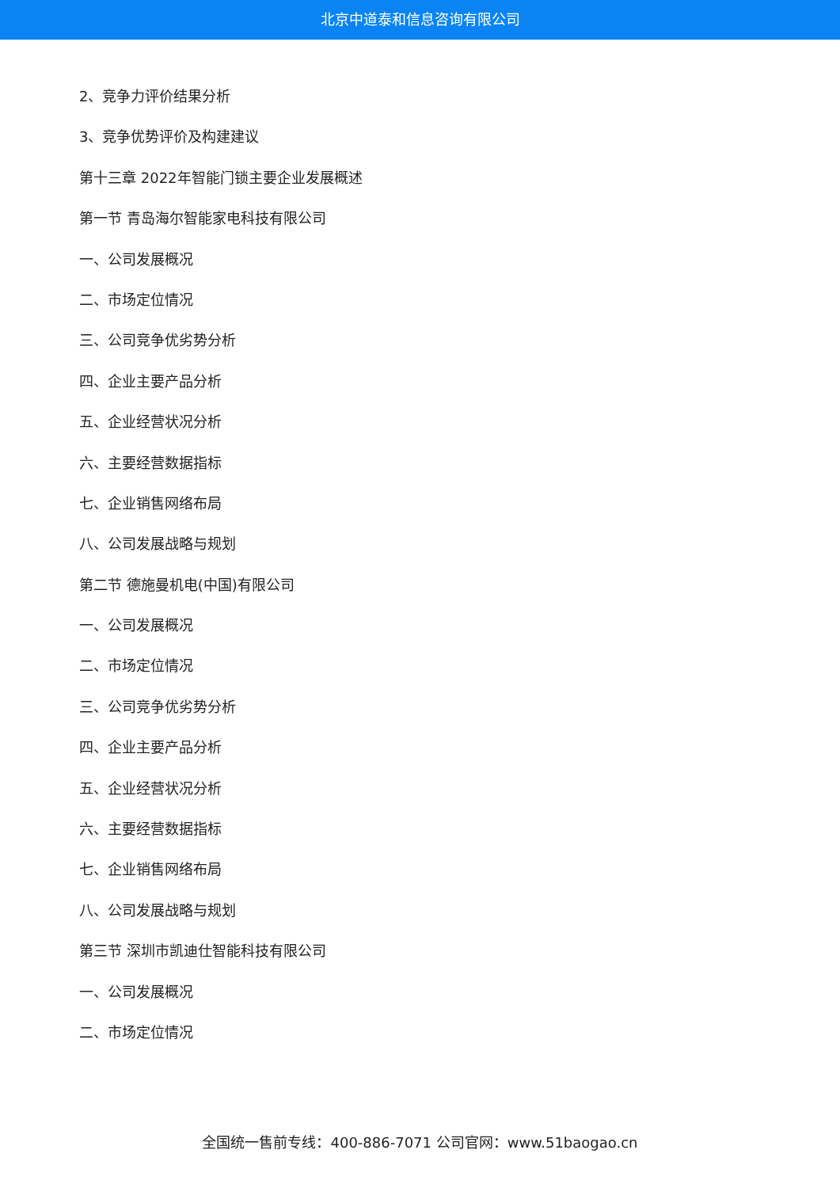北京中道泰和信息咨询有限公司
2、竞争力评价结果分析
3、竞争优势评价及构建建议
第十三章 2022年智能门锁主要企业发展概述
第一节 青岛海尔智能家电科技有限公司
一、公司发展概况
二、市场定位情况
三、公司竞争优劣势分析
四、企业主要产品分析
五、企业经营状况分析
六、主要经营数据指标
七、企业销售网络布局
八、公司发展战略与规划
第二节 德施曼机电(中国)有限公司
一、公司发展概况
二、市场定位情况
三、公司竞争优劣势分析
四、企业主要产品分析
五、企业经营状况分析
六、主要经营数据指标
七、企业销售网络布局
八、公司发展战略与规划
第三节 深圳市凯迪仕智能科技有限公司
一、公司发展概况
二、市场定位情况
全国统一售前专线：400-886-7071 公司官网：www.51baogao.cn